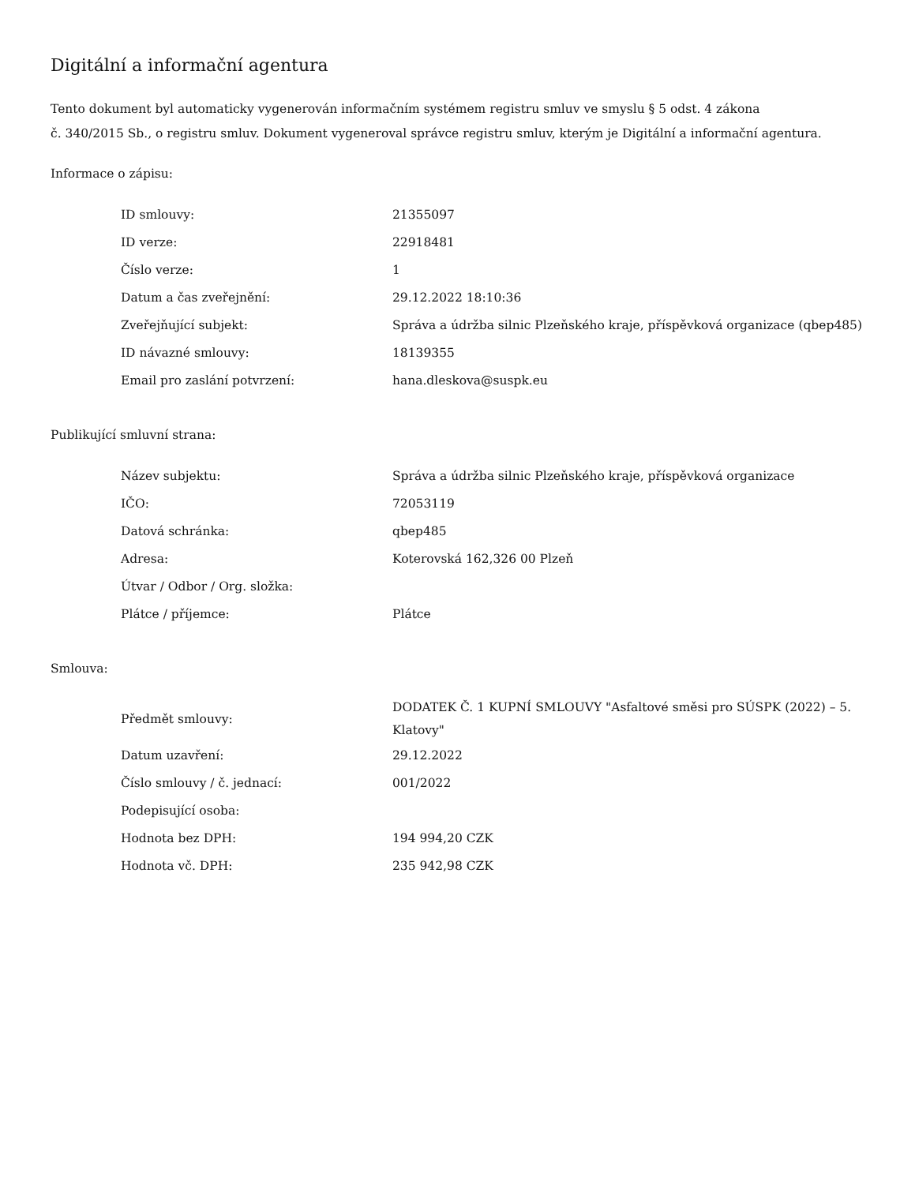Digitální a informační agentura
Tento dokument byl automaticky vygenerován informačním systémem registru smluv ve smyslu § 5 odst. 4 zákona
č. 340/2015 Sb., o registru smluv. Dokument vygeneroval správce registru smluv, kterým je Digitální a informační agentura.
Informace o zápisu:
| ID smlouvy: | 21355097 |
| ID verze: | 22918481 |
| Číslo verze: | 1 |
| Datum a čas zveřejnění: | 29.12.2022 18:10:36 |
| Zveřejňující subjekt: | Správa a údržba silnic Plzeňského kraje, příspěvková organizace (qbep485) |
| ID návazné smlouvy: | 18139355 |
| Email pro zaslání potvrzení: | hana.dleskova@suspk.eu |
Publikující smluvní strana:
| Název subjektu: | Správa a údržba silnic Plzeňského kraje, příspěvková organizace |
| IČO: | 72053119 |
| Datová schránka: | qbep485 |
| Adresa: | Koterovská 162,326 00 Plzeň |
| Útvar / Odbor / Org. složka: | |
| Plátce / příjemce: | Plátce |
Smlouva:
| Předmět smlouvy: | DODATEK Č. 1 KUPNÍ SMLOUVY "Asfaltové směsi pro SÚSPK (2022) – 5. Klatovy" |
| Datum uzavření: | 29.12.2022 |
| Číslo smlouvy / č. jednací: | 001/2022 |
| Podepisující osoba: | |
| Hodnota bez DPH: | 194 994,20 CZK |
| Hodnota vč. DPH: | 235 942,98 CZK |